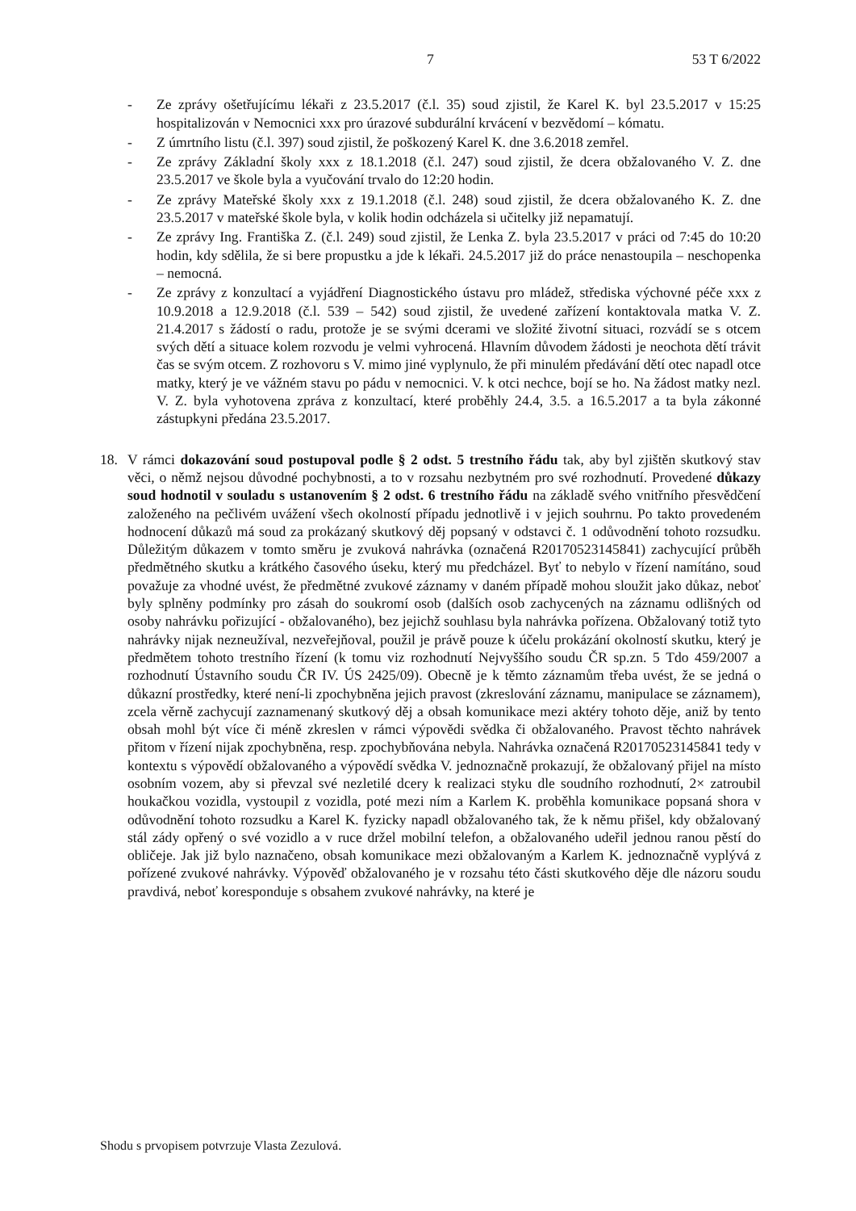7 53 T 6/2022
- Ze zprávy ošetřujícímu lékaři z 23.5.2017 (č.l. 35) soud zjistil, že Karel K. byl 23.5.2017 v 15:25 hospitalizován v Nemocnici xxx pro úrazové subdurální krvácení v bezvědomí – kómatu.
- Z úmrtního listu (č.l. 397) soud zjistil, že poškozený Karel K. dne 3.6.2018 zemřel.
- Ze zprávy Základní školy xxx z 18.1.2018 (č.l. 247) soud zjistil, že dcera obžalovaného V. Z. dne 23.5.2017 ve škole byla a vyučování trvalo do 12:20 hodin.
- Ze zprávy Mateřské školy xxx z 19.1.2018 (č.l. 248) soud zjistil, že dcera obžalovaného K. Z. dne 23.5.2017 v mateřské škole byla, v kolik hodin odcházela si učitelky již nepamatují.
- Ze zprávy Ing. Františka Z. (č.l. 249) soud zjistil, že Lenka Z. byla 23.5.2017 v práci od 7:45 do 10:20 hodin, kdy sdělila, že si bere propustku a jde k lékaři. 24.5.2017 již do práce nenastoupila – neschopenka – nemocná.
- Ze zprávy z konzultací a vyjádření Diagnostického ústavu pro mládež, střediska výchovné péče xxx z 10.9.2018 a 12.9.2018 (č.l. 539 – 542) soud zjistil, že uvedené zařízení kontaktovala matka V. Z. 21.4.2017 s žádostí o radu, protože je se svými dcerami ve složité životní situaci, rozvádí se s otcem svých dětí a situace kolem rozvodu je velmi vyhrocená. Hlavním důvodem žádosti je neochota dětí trávit čas se svým otcem. Z rozhovoru s V. mimo jiné vyplynulo, že při minulém předávání dětí otec napadl otce matky, který je ve vážném stavu po pádu v nemocnici. V. k otci nechce, bojí se ho. Na žádost matky nezl. V. Z. byla vyhotovena zpráva z konzultací, které proběhly 24.4, 3.5. a 16.5.2017 a ta byla zákonné zástupkyni předána 23.5.2017.
18. V rámci dokazování soud postupoval podle § 2 odst. 5 trestního řádu tak, aby byl zjištěn skutkový stav věci, o němž nejsou důvodné pochybnosti, a to v rozsahu nezbytném pro své rozhodnutí. Provedené důkazy soud hodnotil v souladu s ustanovením § 2 odst. 6 trestního řádu na základě svého vnitřního přesvědčení založeného na pečlivém uvážení všech okolností případu jednotlivě i v jejich souhrnu. Po takto provedeném hodnocení důkazů má soud za prokázaný skutkový děj popsaný v odstavci č. 1 odůvodnění tohoto rozsudku. Důležitým důkazem v tomto směru je zvuková nahrávka (označená R20170523145841) zachycující průběh předmětného skutku a krátkého časového úseku, který mu předcházel. Byť to nebylo v řízení namítáno, soud považuje za vhodné uvést, že předmětné zvukové záznamy v daném případě mohou sloužit jako důkaz, neboť byly splněny podmínky pro zásah do soukromí osob (dalších osob zachycených na záznamu odlišných od osoby nahrávku pořizující - obžalovaného), bez jejichž souhlasu byla nahrávka pořízena. Obžalovaný totiž tyto nahrávky nijak nezneužíval, nezveřejňoval, použil je právě pouze k účelu prokázání okolností skutku, který je předmětem tohoto trestního řízení (k tomu viz rozhodnutí Nejvyššího soudu ČR sp.zn. 5 Tdo 459/2007 a rozhodnutí Ústavního soudu ČR IV. ÚS 2425/09). Obecně je k těmto záznamům třeba uvést, že se jedná o důkazní prostředky, které není-li zpochybněna jejich pravost (zkreslování záznamu, manipulace se záznamem), zcela věrně zachycují zaznamenaný skutkový děj a obsah komunikace mezi aktéry tohoto děje, aniž by tento obsah mohl být více či méně zkreslen v rámci výpovědi svědka či obžalovaného. Pravost těchto nahrávek přitom v řízení nijak zpochybněna, resp. zpochybňována nebyla. Nahrávka označená R20170523145841 tedy v kontextu s výpovědí obžalovaného a výpovědí svědka V. jednoznačně prokazují, že obžalovaný přijel na místo osobním vozem, aby si převzal své nezletilé dcery k realizaci styku dle soudního rozhodnutí, 2× zatroubil houkačkou vozidla, vystoupil z vozidla, poté mezi ním a Karlem K. proběhla komunikace popsaná shora v odůvodnění tohoto rozsudku a Karel K. fyzicky napadl obžalovaného tak, že k němu přišel, kdy obžalovaný stál zády opřený o své vozidlo a v ruce držel mobilní telefon, a obžalovaného udeřil jednou ranou pěstí do obličeje. Jak již bylo naznačeno, obsah komunikace mezi obžalovaným a Karlem K. jednoznačně vyplývá z pořízené zvukové nahrávky. Výpověď obžalovaného je v rozsahu této části skutkového děje dle názoru soudu pravdivá, neboť koresponduje s obsahem zvukové nahrávky, na které je
Shodu s prvopisem potvrzuje Vlasta Zezulová.